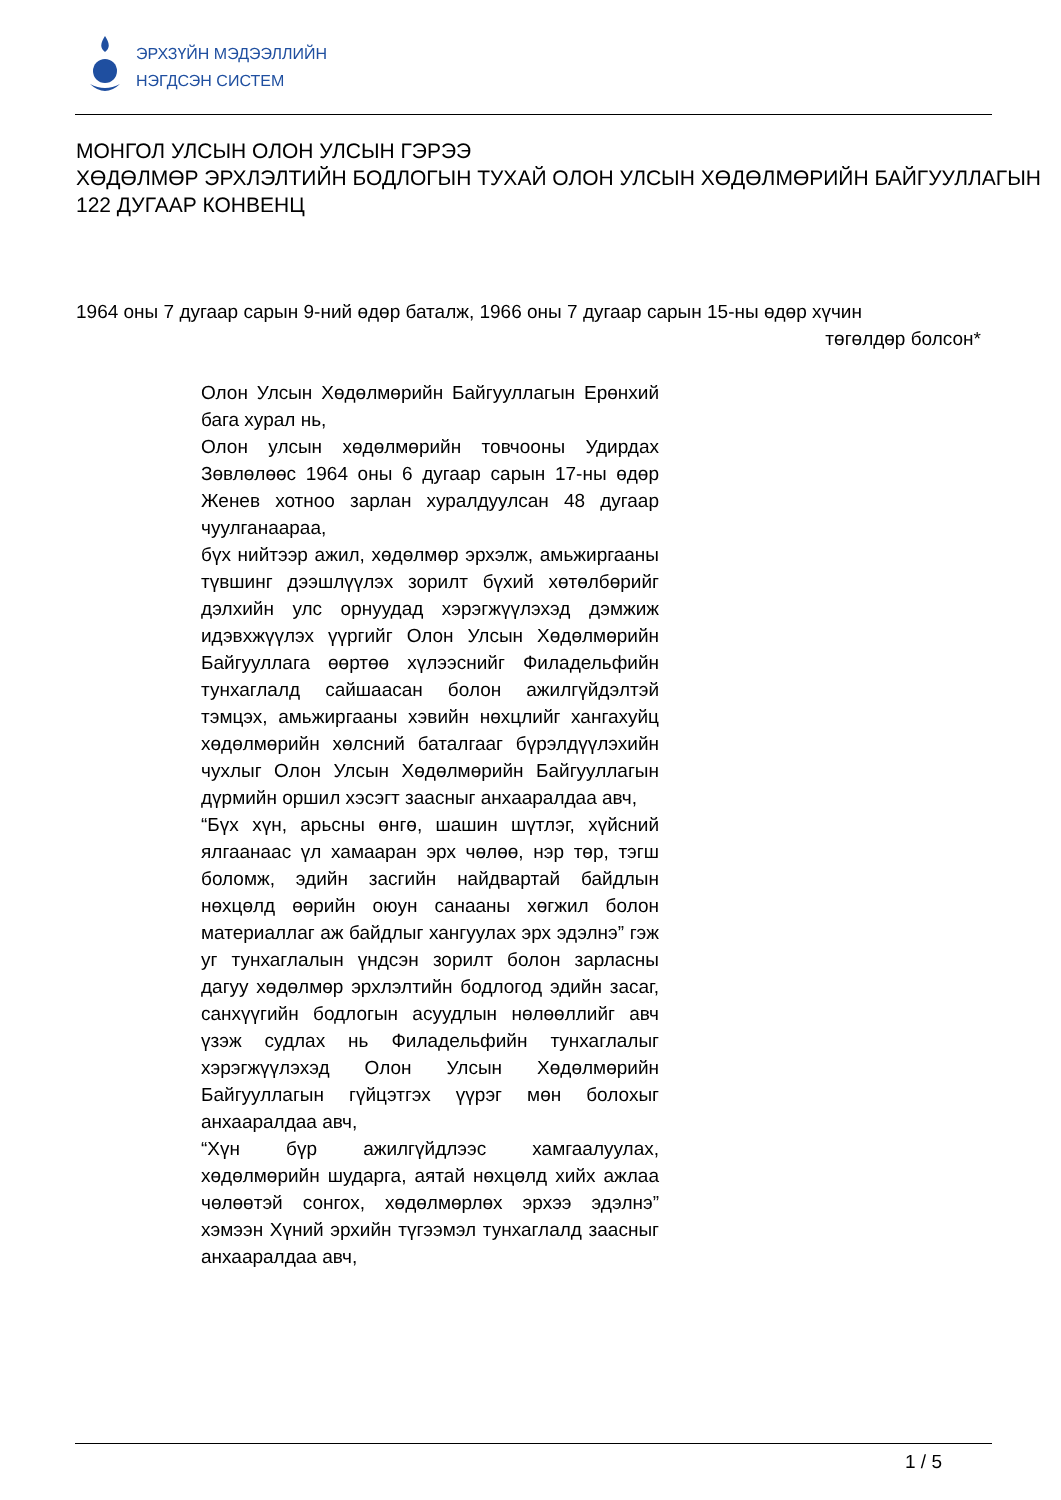ЭРХЗҮЙН МЭДЭЭЛЛИЙН
НЭГДСЭН СИСТЕМ
МОНГОЛ УЛСЫН ОЛОН УЛСЫН ГЭРЭЭ
ХӨДӨЛМӨР ЭРХЛЭЛТИЙН БОДЛОГЫН ТУХАЙ ОЛОН УЛСЫН ХӨДӨЛМӨРИЙН БАЙГУУЛЛАГЫН 122 ДУГААР КОНВЕНЦ
1964 оны 7 дугаар сарын 9-ний өдөр баталж, 1966 оны 7 дугаар сарын 15-ны өдөр хүчин
төгөлдөр болсон*
Олон Улсын Хөдөлмөрийн Байгууллагын Ерөнхий бага хурал нь,
Олон улсын хөдөлмөрийн товчооны Удирдах Зөвлөлөөс 1964 оны 6 дугаар сарын 17-ны өдөр Женев хотноо зарлан хуралдуулсан 48 дугаар чуулганаараа,
бүх нийтээр ажил, хөдөлмөр эрхэлж, амьжиргааны түвшинг дээшлүүлэх зорилт бүхий хөтөлбөрийг дэлхийн улс орнуудад хэрэгжүүлэхэд дэмжиж идэвхжүүлэх үүргийг Олон Улсын Хөдөлмөрийн Байгууллага өөртөө хүлээснийг Филадельфийн тунхаглалд сайшаасан болон ажилгүйдэлтэй тэмцэх, амьжиргааны хэвийн нөхцлийг хангахуйц хөдөлмөрийн хөлсний баталгааг бүрэлдүүлэхийн чухлыг Олон Улсын Хөдөлмөрийн Байгууллагын дүрмийн оршил хэсэгт заасныг анхааралдаа авч,
“Бүх хүн, арьсны өнгө, шашин шүтлэг, хүйсний ялгаанаас үл хамааран эрх чөлөө, нэр төр, тэгш боломж, эдийн засгийн найдвартай байдлын нөхцөлд өөрийн оюун санааны хөгжил болон материаллаг аж байдлыг хангуулах эрх эдэлнэ” гэж уг тунхаглалын үндсэн зорилт болон зарласны дагуу хөдөлмөр эрхлэлтийн бодлогод эдийн засаг, санхүүгийн бодлогын асуудлын нөлөөллийг авч үзэж судлах нь Филадельфийн тунхаглалыг хэрэгжүүлэхэд Олон Улсын Хөдөлмөрийн Байгууллагын гүйцэтгэх үүрэг мөн болохыг анхааралдаа авч,
“Хүн бүр ажилгүйдлээс хамгаалуулах, хөдөлмөрийн шударга, аятай нөхцөлд хийх ажлаа чөлөөтэй сонгох, хөдөлмөрлөх эрхээ эдэлнэ” хэмээн Хүний эрхийн түгээмэл тунхаглалд заасныг анхааралдаа авч,
1 / 5